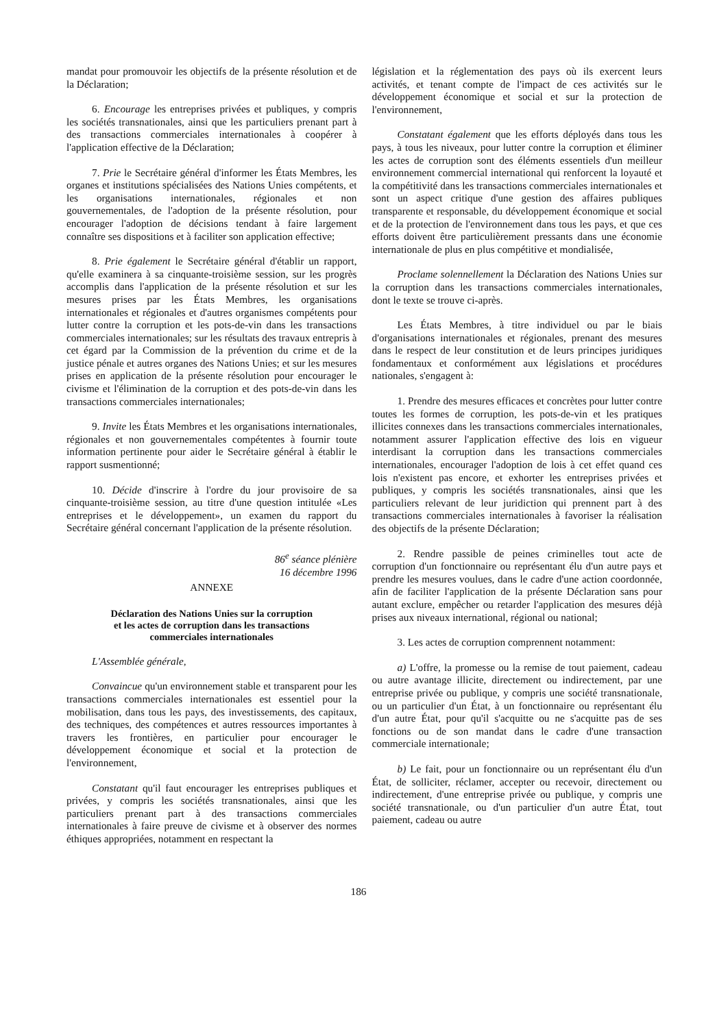mandat pour promouvoir les objectifs de la présente résolution et de la Déclaration;
6. Encourage les entreprises privées et publiques, y compris les sociétés transnationales, ainsi que les particuliers prenant part à des transactions commerciales internationales à coopérer à l'application effective de la Déclaration;
7. Prie le Secrétaire général d'informer les États Membres, les organes et institutions spécialisées des Nations Unies compétents, et les organisations internationales, régionales et non gouvernementales, de l'adoption de la présente résolution, pour encourager l'adoption de décisions tendant à faire largement connaître ses dispositions et à faciliter son application effective;
8. Prie également le Secrétaire général d'établir un rapport, qu'elle examinera à sa cinquante-troisième session, sur les progrès accomplis dans l'application de la présente résolution et sur les mesures prises par les États Membres, les organisations internationales et régionales et d'autres organismes compétents pour lutter contre la corruption et les pots-de-vin dans les transactions commerciales internationales; sur les résultats des travaux entrepris à cet égard par la Commission de la prévention du crime et de la justice pénale et autres organes des Nations Unies; et sur les mesures prises en application de la présente résolution pour encourager le civisme et l'élimination de la corruption et des pots-de-vin dans les transactions commerciales internationales;
9. Invite les États Membres et les organisations internationales, régionales et non gouvernementales compétentes à fournir toute information pertinente pour aider le Secrétaire général à établir le rapport susmentionné;
10. Décide d'inscrire à l'ordre du jour provisoire de sa cinquante-troisième session, au titre d'une question intitulée «Les entreprises et le développement», un examen du rapport du Secrétaire général concernant l'application de la présente résolution.
86<sup>e</sup> séance plénière
16 décembre 1996
ANNEXE
Déclaration des Nations Unies sur la corruption
et les actes de corruption dans les transactions
commerciales internationales
L'Assemblée générale,
Convaincue qu'un environnement stable et transparent pour les transactions commerciales internationales est essentiel pour la mobilisation, dans tous les pays, des investissements, des capitaux, des techniques, des compétences et autres ressources importantes à travers les frontières, en particulier pour encourager le développement économique et social et la protection de l'environnement,
Constatant qu'il faut encourager les entreprises publiques et privées, y compris les sociétés transnationales, ainsi que les particuliers prenant part à des transactions commerciales internationales à faire preuve de civisme et à observer des normes éthiques appropriées, notamment en respectant la
législation et la réglementation des pays où ils exercent leurs activités, et tenant compte de l'impact de ces activités sur le développement économique et social et sur la protection de l'environnement,
Constatant également que les efforts déployés dans tous les pays, à tous les niveaux, pour lutter contre la corruption et éliminer les actes de corruption sont des éléments essentiels d'un meilleur environnement commercial international qui renforcent la loyauté et la compétitivité dans les transactions commerciales internationales et sont un aspect critique d'une gestion des affaires publiques transparente et responsable, du développement économique et social et de la protection de l'environnement dans tous les pays, et que ces efforts doivent être particulièrement pressants dans une économie internationale de plus en plus compétitive et mondialisée,
Proclame solennellement la Déclaration des Nations Unies sur la corruption dans les transactions commerciales internationales, dont le texte se trouve ci-après.
Les États Membres, à titre individuel ou par le biais d'organisations internationales et régionales, prenant des mesures dans le respect de leur constitution et de leurs principes juridiques fondamentaux et conformément aux législations et procédures nationales, s'engagent à:
1. Prendre des mesures efficaces et concrètes pour lutter contre toutes les formes de corruption, les pots-de-vin et les pratiques illicites connexes dans les transactions commerciales internationales, notamment assurer l'application effective des lois en vigueur interdisant la corruption dans les transactions commerciales internationales, encourager l'adoption de lois à cet effet quand ces lois n'existent pas encore, et exhorter les entreprises privées et publiques, y compris les sociétés transnationales, ainsi que les particuliers relevant de leur juridiction qui prennent part à des transactions commerciales internationales à favoriser la réalisation des objectifs de la présente Déclaration;
2. Rendre passible de peines criminelles tout acte de corruption d'un fonctionnaire ou représentant élu d'un autre pays et prendre les mesures voulues, dans le cadre d'une action coordonnée, afin de faciliter l'application de la présente Déclaration sans pour autant exclure, empêcher ou retarder l'application des mesures déjà prises aux niveaux international, régional ou national;
3. Les actes de corruption comprennent notamment:
a) L'offre, la promesse ou la remise de tout paiement, cadeau ou autre avantage illicite, directement ou indirectement, par une entreprise privée ou publique, y compris une société transnationale, ou un particulier d'un État, à un fonctionnaire ou représentant élu d'un autre État, pour qu'il s'acquitte ou ne s'acquitte pas de ses fonctions ou de son mandat dans le cadre d'une transaction commerciale internationale;
b) Le fait, pour un fonctionnaire ou un représentant élu d'un État, de solliciter, réclamer, accepter ou recevoir, directement ou indirectement, d'une entreprise privée ou publique, y compris une société transnationale, ou d'un particulier d'un autre État, tout paiement, cadeau ou autre
186